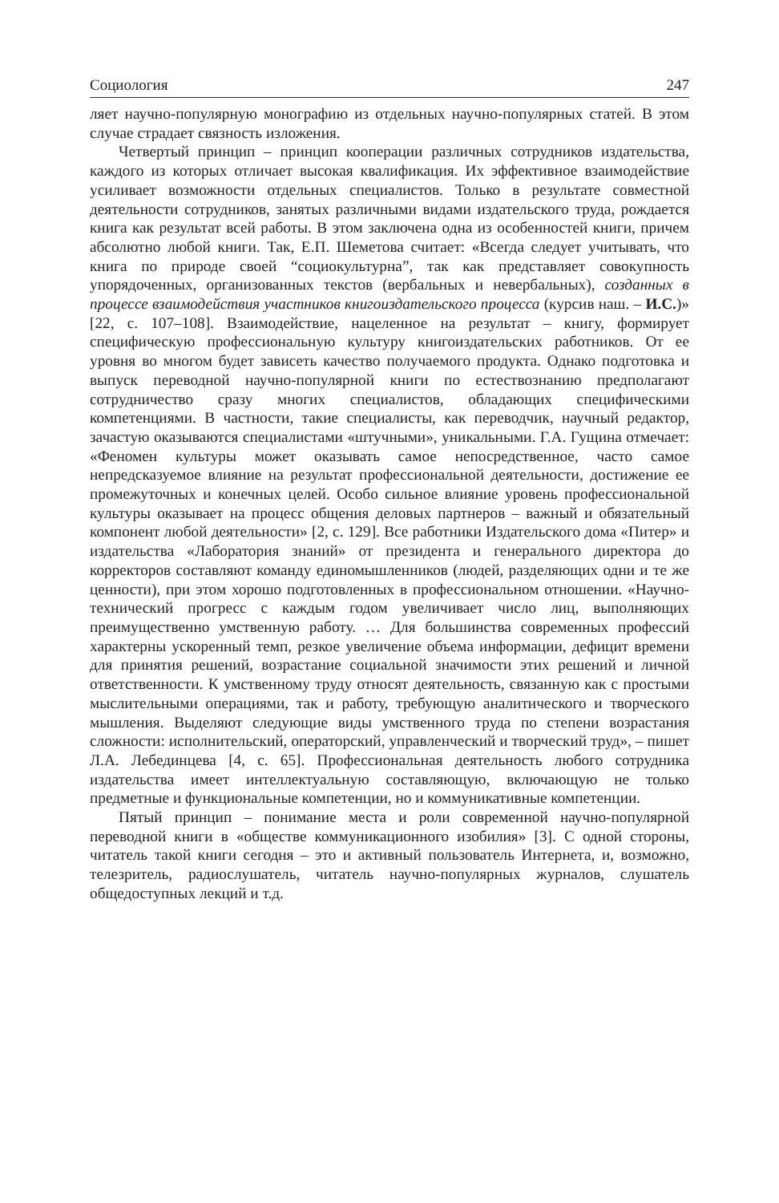Социология 247
ляет научно-популярную монографию из отдельных научно-популярных статей. В этом случае страдает связность изложения.
Четвертый принцип – принцип кооперации различных сотрудников издательства, каждого из которых отличает высокая квалификация. Их эффективное взаимодействие усиливает возможности отдельных специалистов. Только в результате совместной деятельности сотрудников, занятых различными видами издательского труда, рождается книга как результат всей работы. В этом заключена одна из особенностей книги, причем абсолютно любой книги. Так, Е.П. Шеметова считает: «Всегда следует учитывать, что книга по природе своей “социокультурна”, так как представляет совокупность упорядоченных, организованных текстов (вербальных и невербальных), созданных в процессе взаимодействия участников книгоиздательского процесса (курсив наш. – И.С.)» [22, с. 107–108]. Взаимодействие, нацеленное на результат – книгу, формирует специфическую профессиональную культуру книгоиздательских работников. От ее уровня во многом будет зависеть качество получаемого продукта. Однако подготовка и выпуск переводной научно-популярной книги по естествознанию предполагают сотрудничество сразу многих специалистов, обладающих специфическими компетенциями. В частности, такие специалисты, как переводчик, научный редактор, зачастую оказываются специалистами «штучными», уникальными. Г.А. Гущина отмечает: «Феномен культуры может оказывать самое непосредственное, часто самое непредсказуемое влияние на результат профессиональной деятельности, достижение ее промежуточных и конечных целей. Особо сильное влияние уровень профессиональной культуры оказывает на процесс общения деловых партнеров – важный и обязательный компонент любой деятельности» [2, с. 129]. Все работники Издательского дома «Питер» и издательства «Лаборатория знаний» от президента и генерального директора до корректоров составляют команду единомышленников (людей, разделяющих одни и те же ценности), при этом хорошо подготовленных в профессиональном отношении. «Научно-технический прогресс с каждым годом увеличивает число лиц, выполняющих преимущественно умственную работу. … Для большинства современных профессий характерны ускоренный темп, резкое увеличение объема информации, дефицит времени для принятия решений, возрастание социальной значимости этих решений и личной ответственности. К умственному труду относят деятельность, связанную как с простыми мыслительными операциями, так и работу, требующую аналитического и творческого мышления. Выделяют следующие виды умственного труда по степени возрастания сложности: исполнительский, операторский, управленческий и творческий труд», – пишет Л.А. Лебединцева [4, с. 65]. Профессиональная деятельность любого сотрудника издательства имеет интеллектуальную составляющую, включающую не только предметные и функциональные компетенции, но и коммуникативные компетенции.
Пятый принцип – понимание места и роли современной научно-популярной переводной книги в «обществе коммуникационного изобилия» [3]. С одной стороны, читатель такой книги сегодня – это и активный пользователь Интернета, и, возможно, телезритель, радиослушатель, читатель научно-популярных журналов, слушатель общедоступных лекций и т.д.